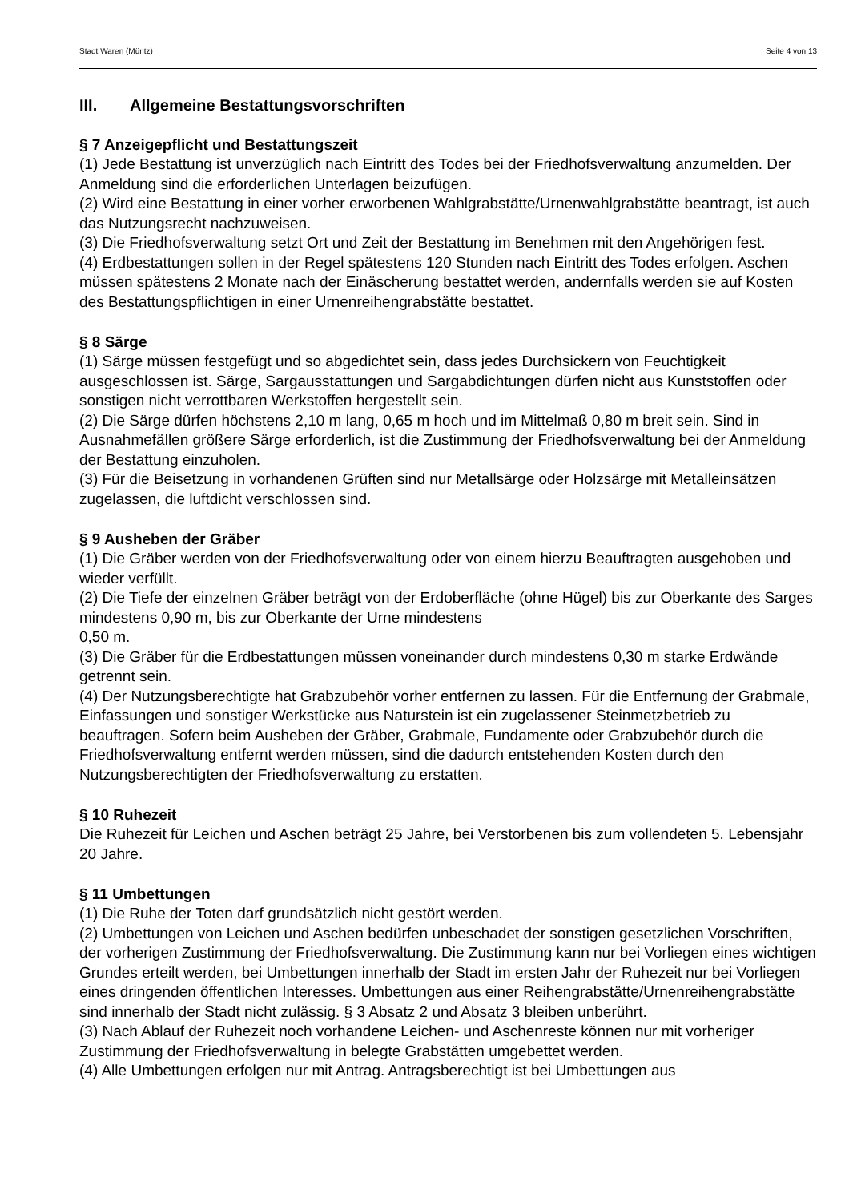Stadt Waren (Müritz) Seite 4 von 13
III. Allgemeine Bestattungsvorschriften
§ 7 Anzeigepflicht und Bestattungszeit
(1) Jede Bestattung ist unverzüglich nach Eintritt des Todes bei der Friedhofsverwaltung anzumelden. Der Anmeldung sind die erforderlichen Unterlagen beizufügen.
(2) Wird eine Bestattung in einer vorher erworbenen Wahlgrabstätte/Urnenwahlgrabstätte beantragt, ist auch das Nutzungsrecht nachzuweisen.
(3) Die Friedhofsverwaltung setzt Ort und Zeit der Bestattung im Benehmen mit den Angehörigen fest.
(4) Erdbestattungen sollen in der Regel spätestens 120 Stunden nach Eintritt des Todes erfolgen. Aschen müssen spätestens 2 Monate nach der Einäscherung bestattet werden, andernfalls werden sie auf Kosten des Bestattungspflichtigen in einer Urnenreihengrabstätte bestattet.
§ 8 Särge
(1) Särge müssen festgefügt und so abgedichtet sein, dass jedes Durchsickern von Feuchtigkeit ausgeschlossen ist. Särge, Sargausstattungen und Sargabdichtungen dürfen nicht aus Kunststoffen oder sonstigen nicht verrottbaren Werkstoffen hergestellt sein.
(2) Die Särge dürfen höchstens 2,10 m lang, 0,65 m hoch und im Mittelmaß 0,80 m breit sein. Sind in Ausnahmefällen größere Särge erforderlich, ist die Zustimmung der Friedhofsverwaltung bei der Anmeldung der Bestattung einzuholen.
(3) Für die Beisetzung in vorhandenen Grüften sind nur Metallsärge oder Holzsärge mit Metalleinsätzen zugelassen, die luftdicht verschlossen sind.
§ 9 Ausheben der Gräber
(1) Die Gräber werden von der Friedhofsverwaltung oder von einem hierzu Beauftragten ausgehoben und wieder verfüllt.
(2) Die Tiefe der einzelnen Gräber beträgt von der Erdoberfläche (ohne Hügel) bis zur Oberkante des Sarges mindestens 0,90 m, bis zur Oberkante der Urne mindestens
0,50 m.
(3) Die Gräber für die Erdbestattungen müssen voneinander durch mindestens 0,30 m starke Erdwände getrennt sein.
(4) Der Nutzungsberechtigte hat Grabzubehör vorher entfernen zu lassen. Für die Entfernung der Grabmale, Einfassungen und sonstiger Werkstücke aus Naturstein ist ein zugelassener Steinmetzbetrieb zu beauftragen. Sofern beim Ausheben der Gräber, Grabmale, Fundamente oder Grabzubehör durch die Friedhofsverwaltung entfernt werden müssen, sind die dadurch entstehenden Kosten durch den Nutzungsberechtigten der Friedhofsverwaltung zu erstatten.
§ 10 Ruhezeit
Die Ruhezeit für Leichen und Aschen beträgt 25 Jahre, bei Verstorbenen bis zum vollendeten 5. Lebensjahr 20 Jahre.
§ 11 Umbettungen
(1) Die Ruhe der Toten darf grundsätzlich nicht gestört werden.
(2) Umbettungen von Leichen und Aschen bedürfen unbeschadet der sonstigen gesetzlichen Vorschriften, der vorherigen Zustimmung der Friedhofsverwaltung. Die Zustimmung kann nur bei Vorliegen eines wichtigen Grundes erteilt werden, bei Umbettungen innerhalb der Stadt im ersten Jahr der Ruhezeit nur bei Vorliegen eines dringenden öffentlichen Interesses. Umbettungen aus einer Reihengrabstätte/Urnenreihengrabstätte sind innerhalb der Stadt nicht zulässig. § 3 Absatz 2 und Absatz 3 bleiben unberührt.
(3) Nach Ablauf der Ruhezeit noch vorhandene Leichen- und Aschenreste können nur mit vorheriger Zustimmung der Friedhofsverwaltung in belegte Grabstätten umgebettet werden.
(4) Alle Umbettungen erfolgen nur mit Antrag. Antragsberechtigt ist bei Umbettungen aus